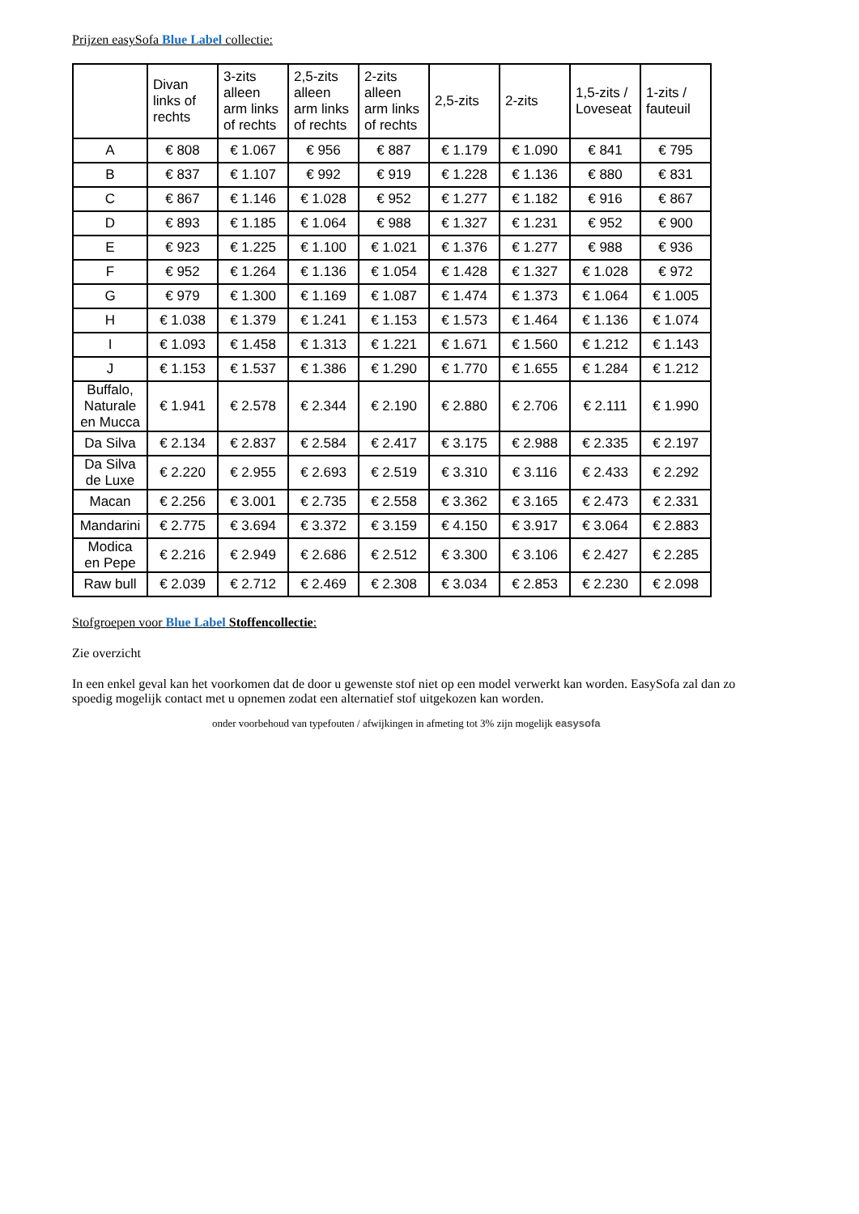Prijzen easySofa Blue Label collectie:
| | Divan links of rechts | 3-zits alleen arm links of rechts | 2,5-zits alleen arm links of rechts | 2-zits alleen arm links of rechts | 2,5-zits | 2-zits | 1,5-zits / Loveseat | 1-zits / fauteuil |
| --- | --- | --- | --- | --- | --- | --- | --- | --- |
| A | € 808 | € 1.067 | € 956 | € 887 | € 1.179 | € 1.090 | € 841 | € 795 |
| B | € 837 | € 1.107 | € 992 | € 919 | € 1.228 | € 1.136 | € 880 | € 831 |
| C | € 867 | € 1.146 | € 1.028 | € 952 | € 1.277 | € 1.182 | € 916 | € 867 |
| D | € 893 | € 1.185 | € 1.064 | € 988 | € 1.327 | € 1.231 | € 952 | € 900 |
| E | € 923 | € 1.225 | € 1.100 | € 1.021 | € 1.376 | € 1.277 | € 988 | € 936 |
| F | € 952 | € 1.264 | € 1.136 | € 1.054 | € 1.428 | € 1.327 | € 1.028 | € 972 |
| G | € 979 | € 1.300 | € 1.169 | € 1.087 | € 1.474 | € 1.373 | € 1.064 | € 1.005 |
| H | € 1.038 | € 1.379 | € 1.241 | € 1.153 | € 1.573 | € 1.464 | € 1.136 | € 1.074 |
| I | € 1.093 | € 1.458 | € 1.313 | € 1.221 | € 1.671 | € 1.560 | € 1.212 | € 1.143 |
| J | € 1.153 | € 1.537 | € 1.386 | € 1.290 | € 1.770 | € 1.655 | € 1.284 | € 1.212 |
| Buffalo, Naturale en Mucca | € 1.941 | € 2.578 | € 2.344 | € 2.190 | € 2.880 | € 2.706 | € 2.111 | € 1.990 |
| Da Silva | € 2.134 | € 2.837 | € 2.584 | € 2.417 | € 3.175 | € 2.988 | € 2.335 | € 2.197 |
| Da Silva de Luxe | € 2.220 | € 2.955 | € 2.693 | € 2.519 | € 3.310 | € 3.116 | € 2.433 | € 2.292 |
| Macan | € 2.256 | € 3.001 | € 2.735 | € 2.558 | € 3.362 | € 3.165 | € 2.473 | € 2.331 |
| Mandarini | € 2.775 | € 3.694 | € 3.372 | € 3.159 | € 4.150 | € 3.917 | € 3.064 | € 2.883 |
| Modica en Pepe | € 2.216 | € 2.949 | € 2.686 | € 2.512 | € 3.300 | € 3.106 | € 2.427 | € 2.285 |
| Raw bull | € 2.039 | € 2.712 | € 2.469 | € 2.308 | € 3.034 | € 2.853 | € 2.230 | € 2.098 |
Stofgroepen voor Blue Label Stoffencollectie:
Zie overzicht
In een enkel geval kan het voorkomen dat de door u gewenste stof niet op een model verwerkt kan worden. EasySofa zal dan zo spoedig mogelijk contact met u opnemen zodat een alternatief stof uitgekozen kan worden.
onder voorbehoud van typefouten / afwijkingen in afmeting tot 3% zijn mogelijk easysofa